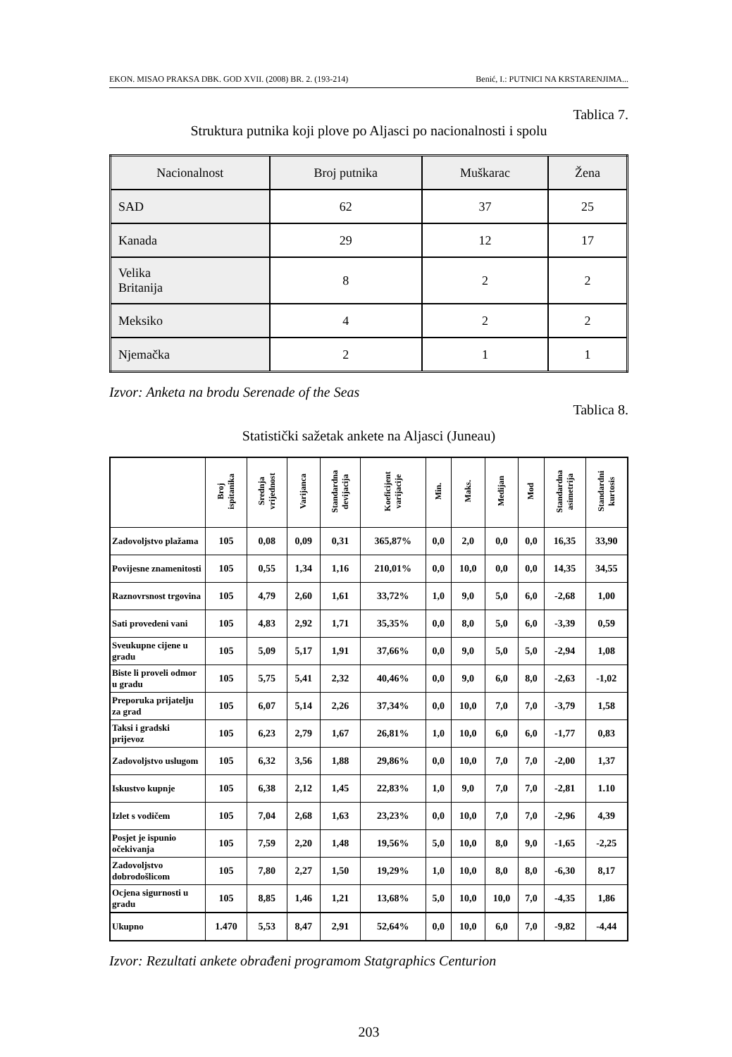EKON. MISAO PRAKSA DBK. GOD XVII. (2008) BR. 2. (193-214) Benić, I.: PUTNICI NA KRSTARENJIMA...
Tablica 7.
Struktura putnika koji plove po Aljasci po nacionalnosti i spolu
| Nacionalnost | Broj putnika | Muškarac | Žena |
| --- | --- | --- | --- |
| SAD | 62 | 37 | 25 |
| Kanada | 29 | 12 | 17 |
| Velika Britanija | 8 | 2 | 2 |
| Meksiko | 4 | 2 | 2 |
| Njemačka | 2 | 1 | 1 |
Izvor: Anketa na brodu Serenade of the Seas
Tablica 8.
Statistički sažetak ankete na Aljasci (Juneau)
| | Broj ispitanika | Srednja vrijednost | Varijanca | Standardna devijacija | Koeficijent varijacije | Min. | Maks. | Medijan | Mod | Standardna asimetrija | Standardni kurtosis |
| --- | --- | --- | --- | --- | --- | --- | --- | --- | --- | --- | --- |
| Zadovoljstvo plažama | 105 | 0,08 | 0,09 | 0,31 | 365,87% | 0,0 | 2,0 | 0,0 | 0,0 | 16,35 | 33,90 |
| Povijesne znamenitosti | 105 | 0,55 | 1,34 | 1,16 | 210,01% | 0,0 | 10,0 | 0,0 | 0,0 | 14,35 | 34,55 |
| Raznovrsnost trgovina | 105 | 4,79 | 2,60 | 1,61 | 33,72% | 1,0 | 9,0 | 5,0 | 6,0 | -2,68 | 1,00 |
| Sati provedeni vani | 105 | 4,83 | 2,92 | 1,71 | 35,35% | 0,0 | 8,0 | 5,0 | 6,0 | -3,39 | 0,59 |
| Sveukupne cijene u gradu | 105 | 5,09 | 5,17 | 1,91 | 37,66% | 0,0 | 9,0 | 5,0 | 5,0 | -2,94 | 1,08 |
| Biste li proveli odmor u gradu | 105 | 5,75 | 5,41 | 2,32 | 40,46% | 0,0 | 9,0 | 6,0 | 8,0 | -2,63 | -1,02 |
| Preporuka prijatelju za grad | 105 | 6,07 | 5,14 | 2,26 | 37,34% | 0,0 | 10,0 | 7,0 | 7,0 | -3,79 | 1,58 |
| Taksi i gradski prijevoz | 105 | 6,23 | 2,79 | 1,67 | 26,81% | 1,0 | 10,0 | 6,0 | 6,0 | -1,77 | 0,83 |
| Zadovoljstvo uslugom | 105 | 6,32 | 3,56 | 1,88 | 29,86% | 0,0 | 10,0 | 7,0 | 7,0 | -2,00 | 1,37 |
| Iskustvo kupnje | 105 | 6,38 | 2,12 | 1,45 | 22,83% | 1,0 | 9,0 | 7,0 | 7,0 | -2,81 | 1.10 |
| Izlet s vodičem | 105 | 7,04 | 2,68 | 1,63 | 23,23% | 0,0 | 10,0 | 7,0 | 7,0 | -2,96 | 4,39 |
| Posjet je ispunio očekivanja | 105 | 7,59 | 2,20 | 1,48 | 19,56% | 5,0 | 10,0 | 8,0 | 9,0 | -1,65 | -2,25 |
| Zadovoljstvo dobrodošlicom | 105 | 7,80 | 2,27 | 1,50 | 19,29% | 1,0 | 10,0 | 8,0 | 8,0 | -6,30 | 8,17 |
| Ocjena sigurnosti u gradu | 105 | 8,85 | 1,46 | 1,21 | 13,68% | 5,0 | 10,0 | 10,0 | 7,0 | -4,35 | 1,86 |
| Ukupno | 1.470 | 5,53 | 8,47 | 2,91 | 52,64% | 0,0 | 10,0 | 6,0 | 7,0 | -9,82 | -4,44 |
Izvor: Rezultati ankete obrađeni programom Statgraphics Centurion
203